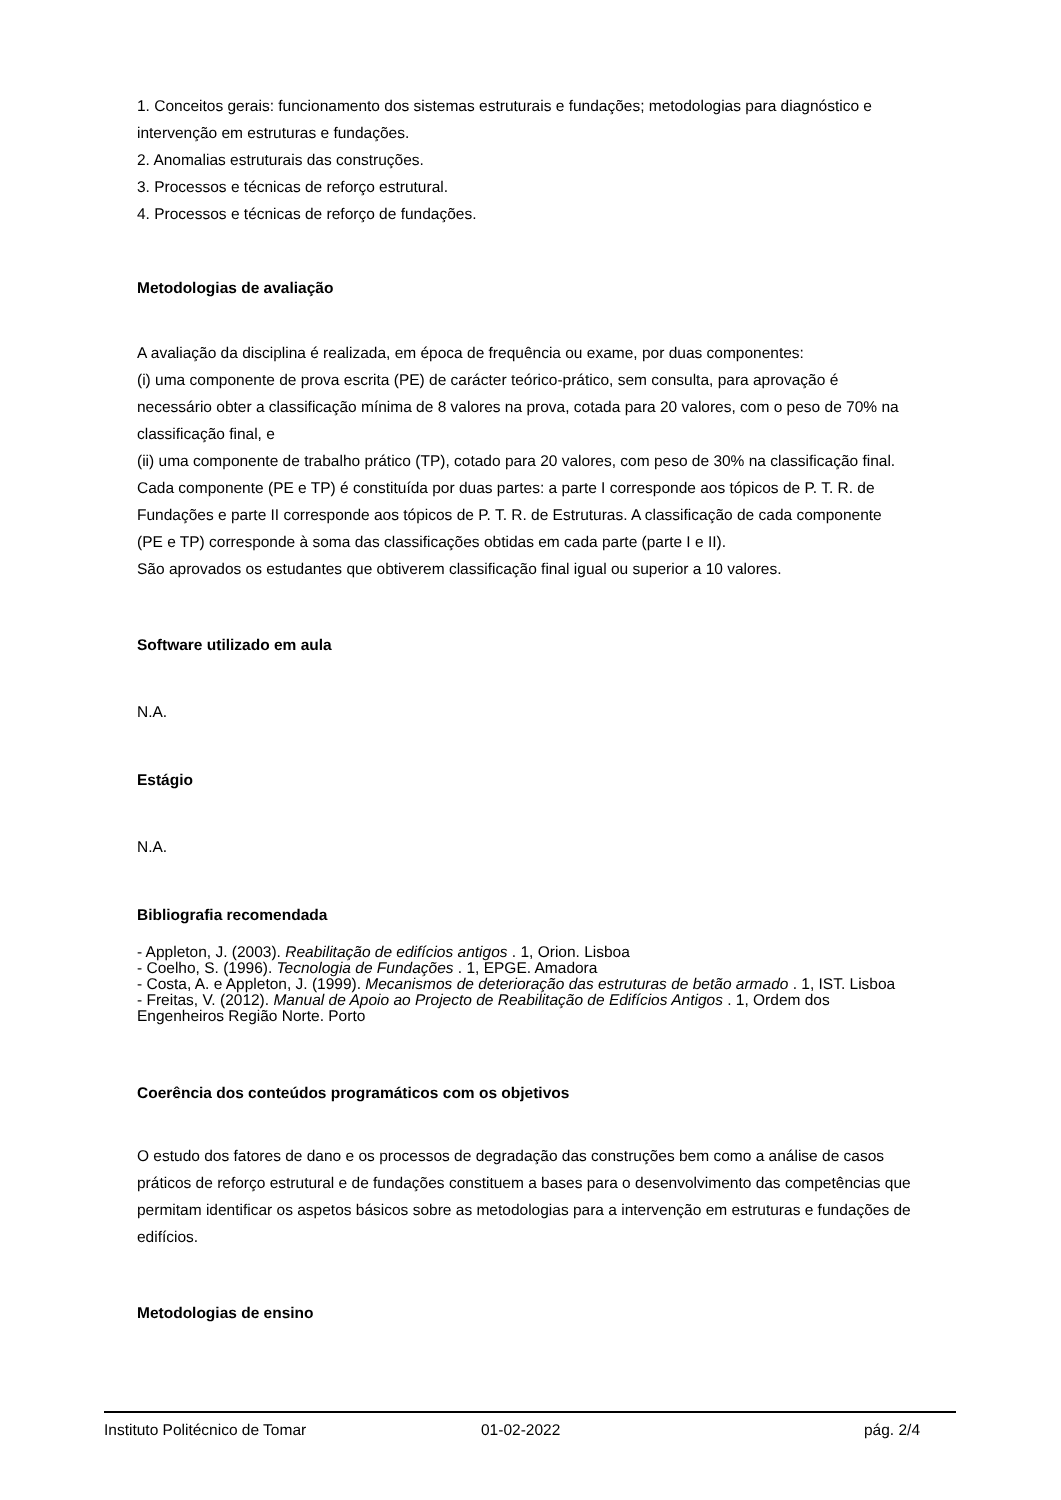1. Conceitos gerais: funcionamento dos sistemas estruturais e fundações; metodologias para diagnóstico e intervenção em estruturas e fundações.
2. Anomalias estruturais das construções.
3. Processos e técnicas de reforço estrutural.
4. Processos e técnicas de reforço de fundações.
Metodologias de avaliação
A avaliação da disciplina é realizada, em época de frequência ou exame, por duas componentes:
(i) uma componente de prova escrita (PE) de carácter teórico-prático, sem consulta, para aprovação é necessário obter a classificação mínima de 8 valores na prova, cotada para 20 valores, com o peso de 70% na classificação final, e
(ii) uma componente de trabalho prático (TP), cotado para 20 valores, com peso de 30% na classificação final.
Cada componente (PE e TP) é constituída por duas partes: a parte I corresponde aos tópicos de P. T. R. de Fundações e parte II corresponde aos tópicos de P. T. R. de Estruturas. A classificação de cada componente (PE e TP) corresponde à soma das classificações obtidas em cada parte (parte I e II).
São aprovados os estudantes que obtiverem classificação final igual ou superior a 10 valores.
Software utilizado em aula
N.A.
Estágio
N.A.
Bibliografia recomendada
- Appleton, J. (2003). Reabilitação de edifícios antigos . 1, Orion. Lisboa
- Coelho, S. (1996). Tecnologia de Fundações . 1, EPGE. Amadora
- Costa, A. e Appleton, J. (1999). Mecanismos de deterioração das estruturas de betão armado . 1, IST. Lisboa
- Freitas, V. (2012). Manual de Apoio ao Projecto de Reabilitação de Edifícios Antigos . 1, Ordem dos Engenheiros Região Norte. Porto
Coerência dos conteúdos programáticos com os objetivos
O estudo dos fatores de dano e os processos de degradação das construções bem como a análise de casos práticos de reforço estrutural e de fundações constituem a bases para o desenvolvimento das competências que permitam identificar os aspetos básicos sobre as metodologias para a intervenção em estruturas e fundações de edifícios.
Metodologias de ensino
Instituto Politécnico de Tomar 01-02-2022 pág. 2/4